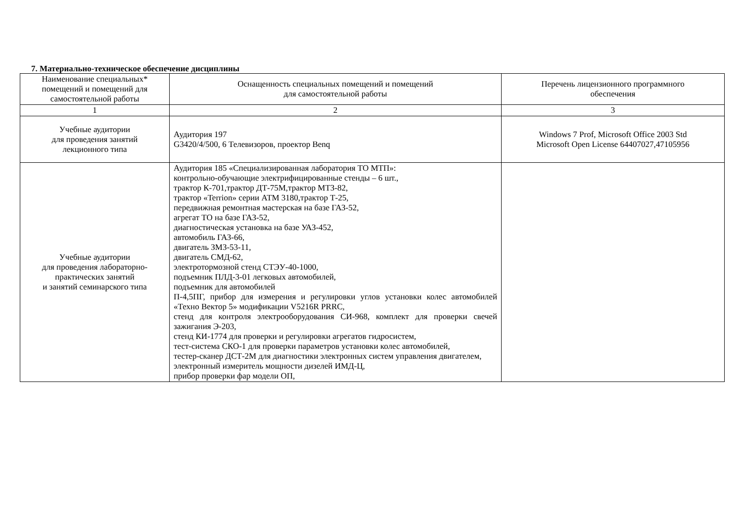7. Материально-техническое обеспечение дисциплины
| Наименование специальных* помещений и помещений для самостоятельной работы | Оснащенность специальных помещений и помещений для самостоятельной работы | Перечень лицензионного программного обеспечения |
| 1 | 2 | 3 |
| Учебные аудитории для проведения занятий лекционного типа | Аудитория 197 G3420/4/500, 6 Телевизоров, проектор Benq | Windows 7 Prof, Microsoft Office 2003 Std Microsoft Open License 64407027,47105956 |
| Учебные аудитории для проведения лабораторно- практических занятий и занятий семинарского типа | Аудитория 185 «Специализированная лаборатория ТО МТП»: контрольно-обучающие электрифицированные стенды – 6 шт., трактор К-701,трактор ДТ-75М,трактор МТЗ-82, трактор «Terrion» серии АТМ 3180,трактор Т-25, передвижная ремонтная мастерская на базе ГАЗ-52, агрегат ТО на базе ГАЗ-52, диагностическая установка на базе УАЗ-452, автомобиль ГАЗ-66, двигатель ЗМЗ-53-11, двигатель СМД-62, электротормозной стенд СТЭУ-40-1000, подъемник ПЛД-3-01 легковых автомобилей, подъемник для автомобилей П-4,5ПГ, прибор для измерения и регулировки углов установки колес автомобилей «Техно Вектор 5» модификации V5216R PRRC, стенд для контроля электрооборудования СИ-968, комплект для проверки свечей зажигания Э-203, стенд КИ-1774 для проверки и регулировки агрегатов гидросистем, тест-система СКО-1 для проверки параметров установки колес автомобилей, тестер-сканер ДСТ-2М для диагностики электронных систем управления двигателем, электронный измеритель мощности дизелей ИМД-Ц, прибор проверки фар модели ОП, | |